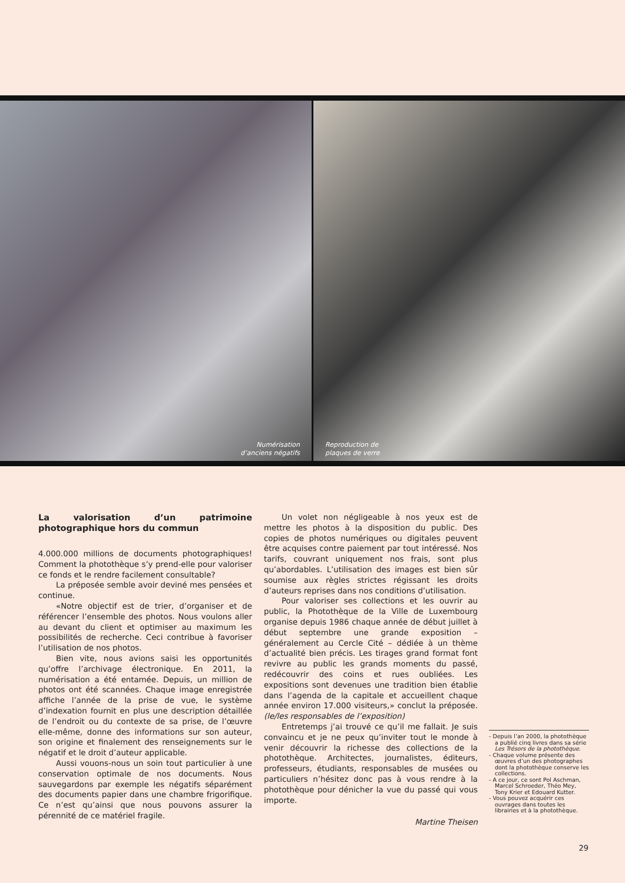Numérisation
d’anciens négatifs
Reproduction de
plaques de verre
La valorisation d’un patrimoine photographique hors du commun
4.000.000 millions de documents photographiques! Comment la photothèque s’y prend-elle pour valoriser ce fonds et le rendre facilement consultable?
La préposée semble avoir deviné mes pensées et continue.
«Notre objectif est de trier, d’organiser et de référencer l’ensemble des photos. Nous voulons aller au devant du client et optimiser au maximum les possibilités de recherche. Ceci contribue à favoriser l’utilisation de nos photos.
Bien vite, nous avions saisi les opportunités qu’offre l’archivage électronique. En 2011, la numérisation a été entamée. Depuis, un million de photos ont été scannées. Chaque image enregistrée affiche l’année de la prise de vue, le système d’indexation fournit en plus une description détaillée de l’endroit ou du contexte de sa prise, de l’œuvre elle-même, donne des informations sur son auteur, son origine et finalement des renseignements sur le négatif et le droit d’auteur applicable.
Aussi vouons-nous un soin tout particulier à une conservation optimale de nos documents. Nous sauvegardons par exemple les négatifs séparément des documents papier dans une chambre frigorifique. Ce n’est qu’ainsi que nous pouvons assurer la pérennité de ce matériel fragile.
Un volet non négligeable à nos yeux est de mettre les photos à la disposition du public. Des copies de photos numériques ou digitales peuvent être acquises contre paiement par tout intéressé. Nos tarifs, couvrant uniquement nos frais, sont plus qu’abordables. L’utilisation des images est bien sûr soumise aux règles strictes régissant les droits d’auteurs reprises dans nos conditions d’utilisation.
Pour valoriser ses collections et les ouvrir au public, la Photothèque de la Ville de Luxembourg organise depuis 1986 chaque année de début juillet à début septembre une grande exposition – généralement au Cercle Cité – dédiée à un thème d’actualité bien précis. Les tirages grand format font revivre au public les grands moments du passé, redécouvrir des coins et rues oubliées. Les expositions sont devenues une tradition bien établie dans l’agenda de la capitale et accueillent chaque année environ 17.000 visiteurs,» conclut la préposée. (le/les responsables de l’exposition)
Entretemps j’ai trouvé ce qu’il me fallait. Je suis convaincu et je ne peux qu’inviter tout le monde à venir découvrir la richesse des collections de la photothèque. Architectes, journalistes, éditeurs, professeurs, étudiants, responsables de musées ou particuliers n’hésitez donc pas à vous rendre à la photothèque pour dénicher la vue du passé qui vous importe.
Martine Theisen
- Depuis l’an 2000, la photothèque a publié cinq livres dans sa série Les Trésors de la photothèque.
- Chaque volume présente des œuvres d’un des photographes dont la photothèque conserve les collections.
- A ce jour, ce sont Pol Aschman, Marcel Schroeder, Théo Mey, Tony Krier et Edouard Kutter.
- Vous pouvez acquérir ces ouvrages dans toutes les librairies et à la photothèque.
29